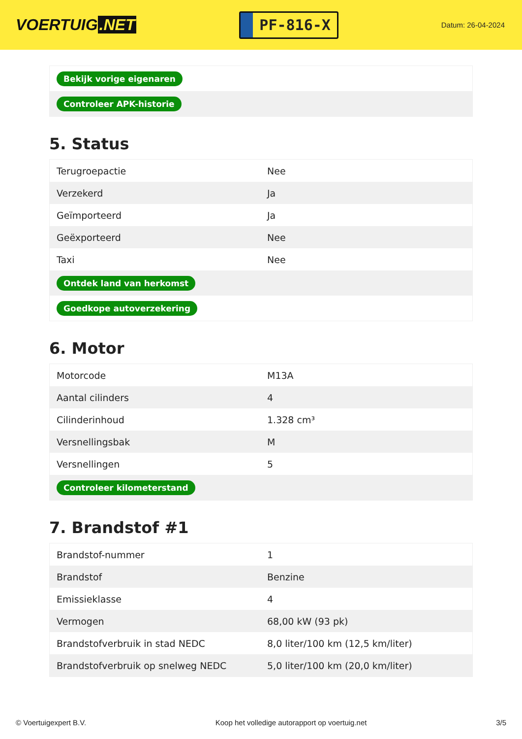VOERTUIG.NET
PF-816-X
Datum: 26-04-2024
| Bekijk vorige eigenaren |
| Controleer APK-historie |
5. Status
| Terugroepactie | Nee |
| Verzekerd | Ja |
| Geïmporteerd | Ja |
| Geëxporteerd | Nee |
| Taxi | Nee |
| Ontdek land van herkomst | |
| Goedkope autoverzekering | |
6. Motor
| Motorcode | M13A |
| Aantal cilinders | 4 |
| Cilinderinhoud | 1.328 cm³ |
| Versnellingsbak | M |
| Versnellingen | 5 |
| Controleer kilometerstand | |
7. Brandstof #1
| Brandstof-nummer | 1 |
| Brandstof | Benzine |
| Emissieklasse | 4 |
| Vermogen | 68,00 kW (93 pk) |
| Brandstofverbruik in stad NEDC | 8,0 liter/100 km (12,5 km/liter) |
| Brandstofverbruik op snelweg NEDC | 5,0 liter/100 km (20,0 km/liter) |
© Voertuigexpert B.V. Koop het volledige autorapport op voertuig.net 3/5